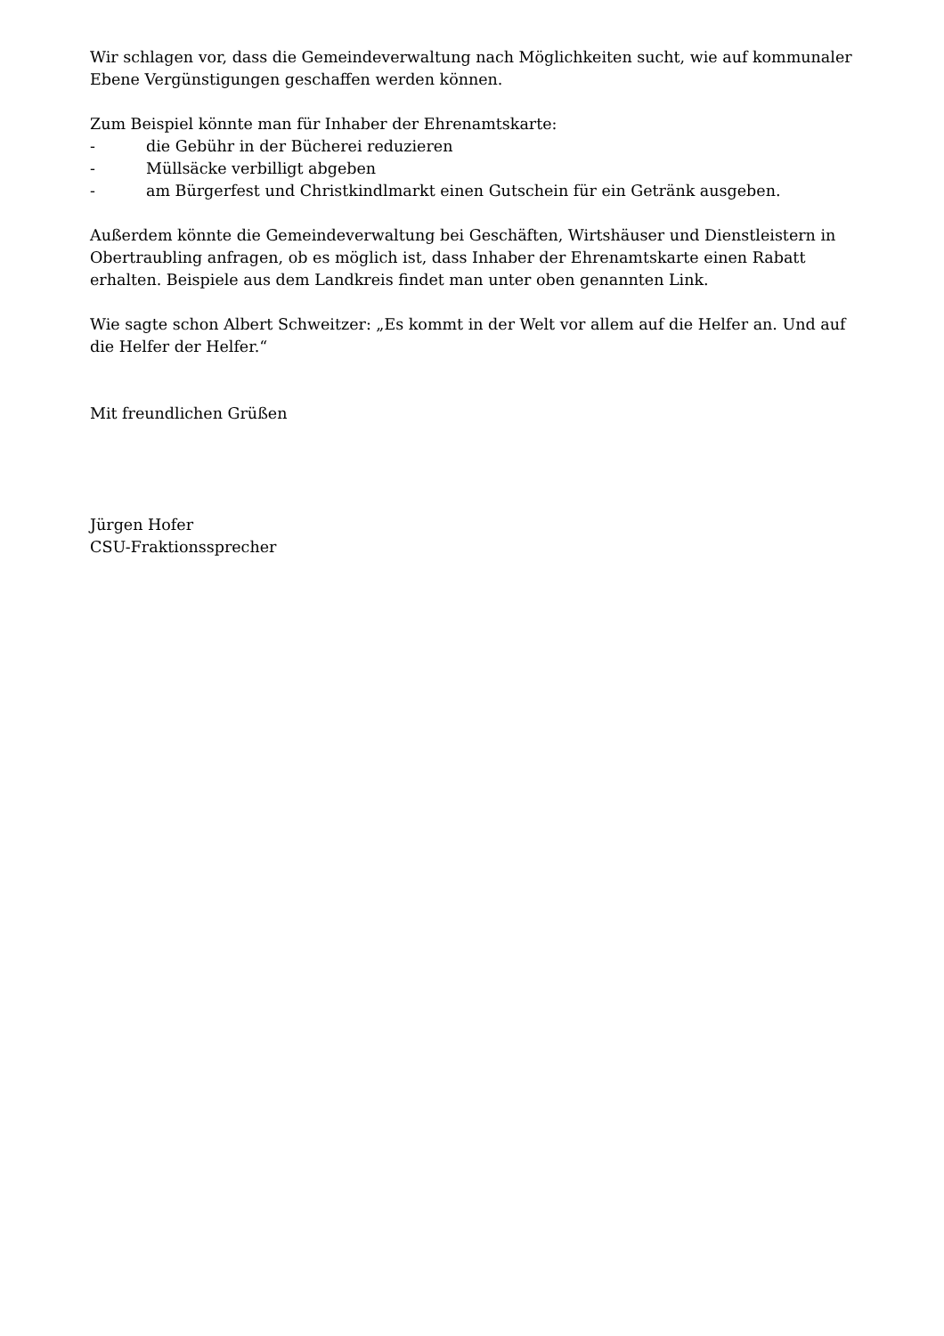Wir schlagen vor, dass die Gemeindeverwaltung nach Möglichkeiten sucht, wie auf kommunaler Ebene Vergünstigungen geschaffen werden können.
Zum Beispiel könnte man für Inhaber der Ehrenamtskarte:
- die Gebühr in der Bücherei reduzieren
- Müllsäcke verbilligt abgeben
- am Bürgerfest und Christkindlmarkt einen Gutschein für ein Getränk ausgeben.
Außerdem könnte die Gemeindeverwaltung bei Geschäften, Wirtshäuser und Dienstleistern in Obertraubling anfragen, ob es möglich ist, dass Inhaber der Ehrenamtskarte einen Rabatt erhalten. Beispiele aus dem Landkreis findet man unter oben genannten Link.
Wie sagte schon Albert Schweitzer: „Es kommt in der Welt vor allem auf die Helfer an. Und auf die Helfer der Helfer.“
Mit freundlichen Grüßen
Jürgen Hofer
CSU-Fraktionssprecher